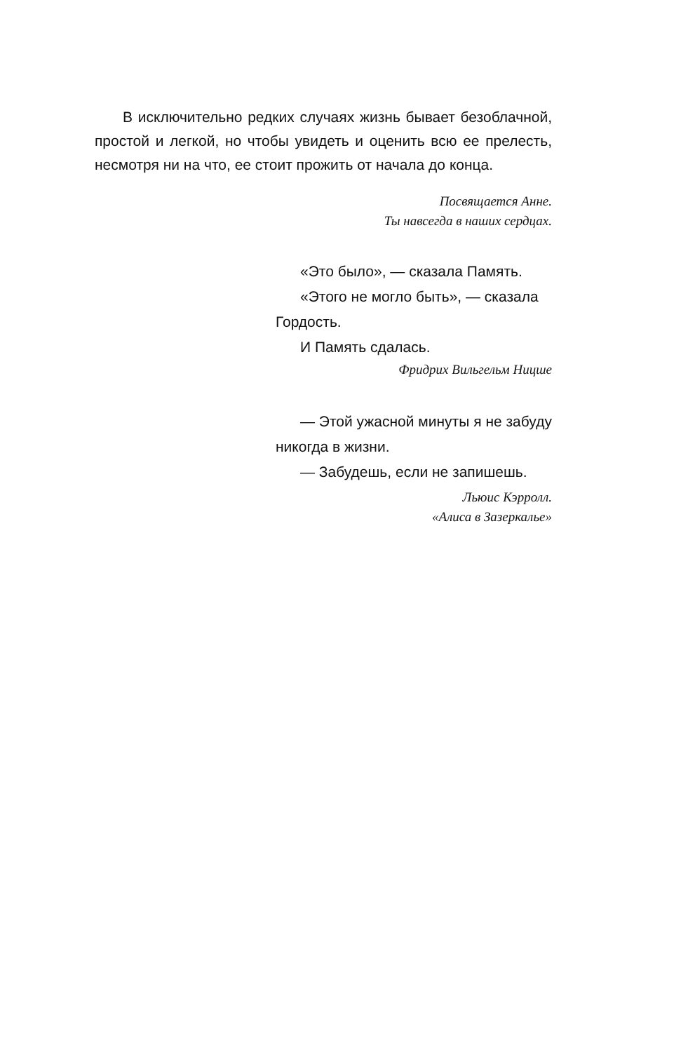В исключительно редких случаях жизнь бывает безоблачной, простой и легкой, но чтобы увидеть и оценить всю ее прелесть, несмотря ни на что, ее стоит прожить от начала до конца.
Посвящается Анне.
Ты навсегда в наших сердцах.
«Это было», — сказала Память.
«Этого не могло быть», — сказала Гордость.
И Память сдалась.
Фридрих Вильгельм Ницше
— Этой ужасной минуты я не забуду никогда в жизни.
— Забудешь, если не запишешь.
Льюис Кэрролл.
«Алиса в Зазеркалье»